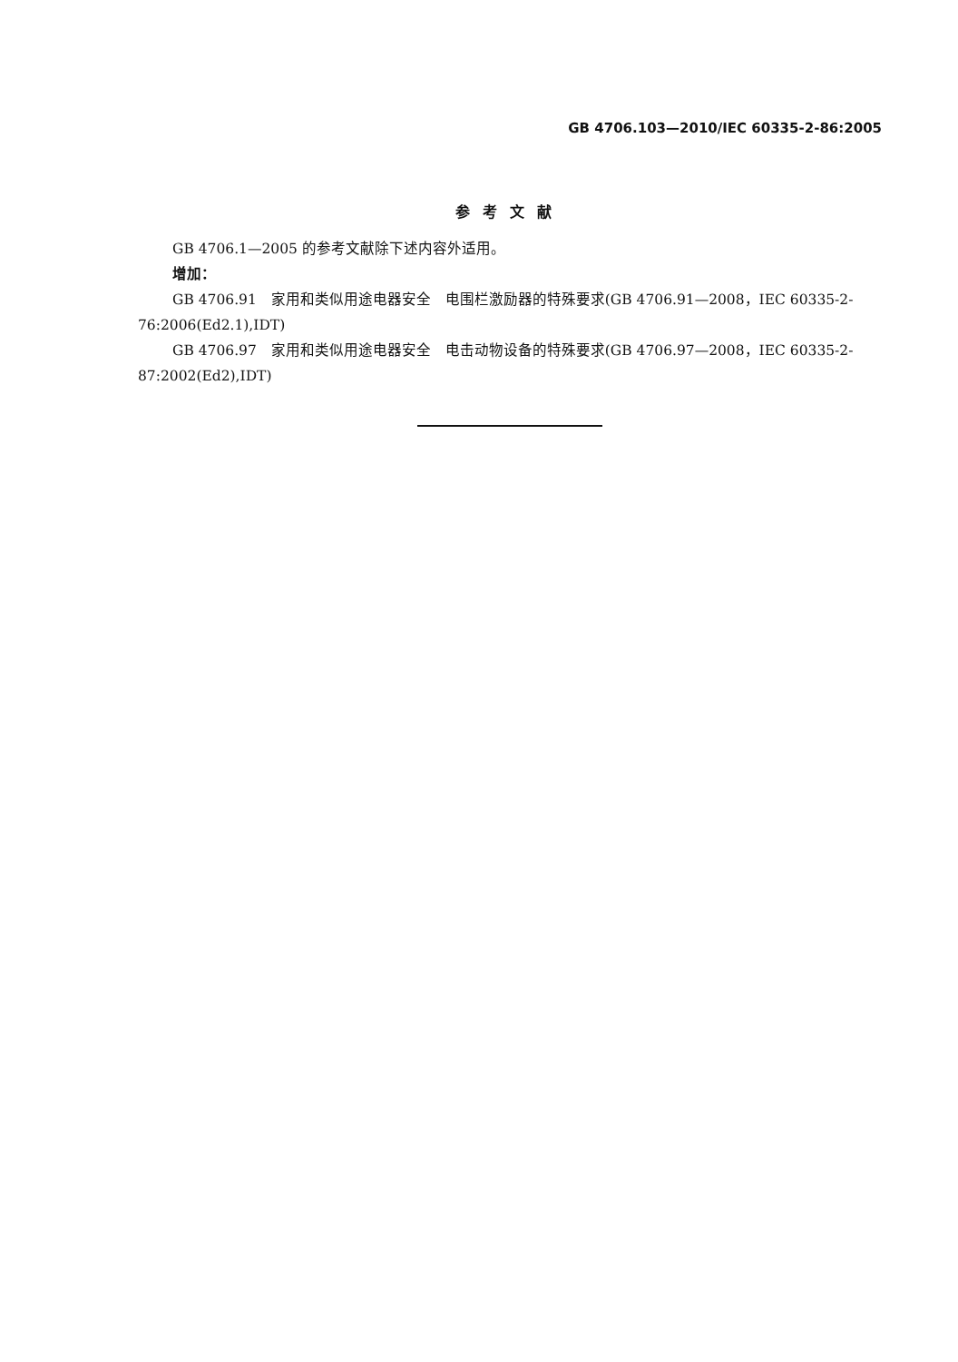GB 4706.103—2010/IEC 60335-2-86:2005
参考文献
GB 4706.1—2005 的参考文献除下述内容外适用。
增加：
GB 4706.91　家用和类似用途电器安全　电围栏激励器的特殊要求(GB 4706.91—2008，IEC 60335-2-76:2006(Ed2.1),IDT)
GB 4706.97　家用和类似用途电器安全　电击动物设备的特殊要求(GB 4706.97—2008，IEC 60335-2-87:2002(Ed2),IDT)